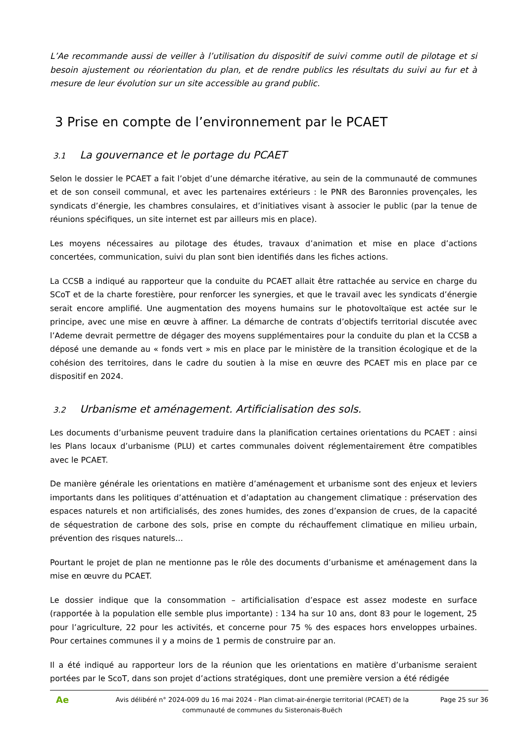L’Ae recommande aussi de veiller à l’utilisation du dispositif de suivi comme outil de pilotage et si besoin ajustement ou réorientation du plan, et de rendre publics les résultats du suivi au fur et à mesure de leur évolution sur un site accessible au grand public.
3 Prise en compte de l’environnement par le PCAET
3.1 La gouvernance et le portage du PCAET
Selon le dossier le PCAET a fait l’objet d’une démarche itérative, au sein de la communauté de communes et de son conseil communal, et avec les partenaires extérieurs : le PNR des Baronnies provençales, les syndicats d’énergie, les chambres consulaires, et d’initiatives visant à associer le public (par la tenue de réunions spécifiques, un site internet est par ailleurs mis en place).
Les moyens nécessaires au pilotage des études, travaux d’animation et mise en place d’actions concertées, communication, suivi du plan sont bien identifiés dans les fiches actions.
La CCSB a indiqué au rapporteur que la conduite du PCAET allait être rattachée au service en charge du SCoT et de la charte forestière, pour renforcer les synergies, et que le travail avec les syndicats d’énergie serait encore amplifié. Une augmentation des moyens humains sur le photovoltaïque est actée sur le principe, avec une mise en œuvre à affiner. La démarche de contrats d’objectifs territorial discutée avec l’Ademe devrait permettre de dégager des moyens supplémentaires pour la conduite du plan et la CCSB a déposé une demande au « fonds vert » mis en place par le ministère de la transition écologique et de la cohésion des territoires, dans le cadre du soutien à la mise en œuvre des PCAET mis en place par ce dispositif en 2024.
3.2 Urbanisme et aménagement. Artificialisation des sols.
Les documents d’urbanisme peuvent traduire dans la planification certaines orientations du PCAET : ainsi les Plans locaux d’urbanisme (PLU) et cartes communales doivent réglementairement être compatibles avec le PCAET.
De manière générale les orientations en matière d’aménagement et urbanisme sont des enjeux et leviers importants dans les politiques d’atténuation et d’adaptation au changement climatique : préservation des espaces naturels et non artificialisés, des zones humides, des zones d’expansion de crues, de la capacité de séquestration de carbone des sols, prise en compte du réchauffement climatique en milieu urbain, prévention des risques naturels…
Pourtant le projet de plan ne mentionne pas le rôle des documents d’urbanisme et aménagement dans la mise en œuvre du PCAET.
Le dossier indique que la consommation – artificialisation d’espace est assez modeste en surface (rapportée à la population elle semble plus importante) : 134 ha sur 10 ans, dont 83 pour le logement, 25 pour l’agriculture, 22 pour les activités, et concerne pour 75 % des espaces hors enveloppes urbaines. Pour certaines communes il y a moins de 1 permis de construire par an.
Il a été indiqué au rapporteur lors de la réunion que les orientations en matière d’urbanisme seraient portées par le ScoT, dans son projet d’actions stratégiques, dont une première version a été rédigée
Ae
Avis délibéré n° 2024-009 du 16 mai 2024 - Plan climat-air-énergie territorial (PCAET) de la communauté de communes du Sisteronais-Buëch
Page 25 sur 36